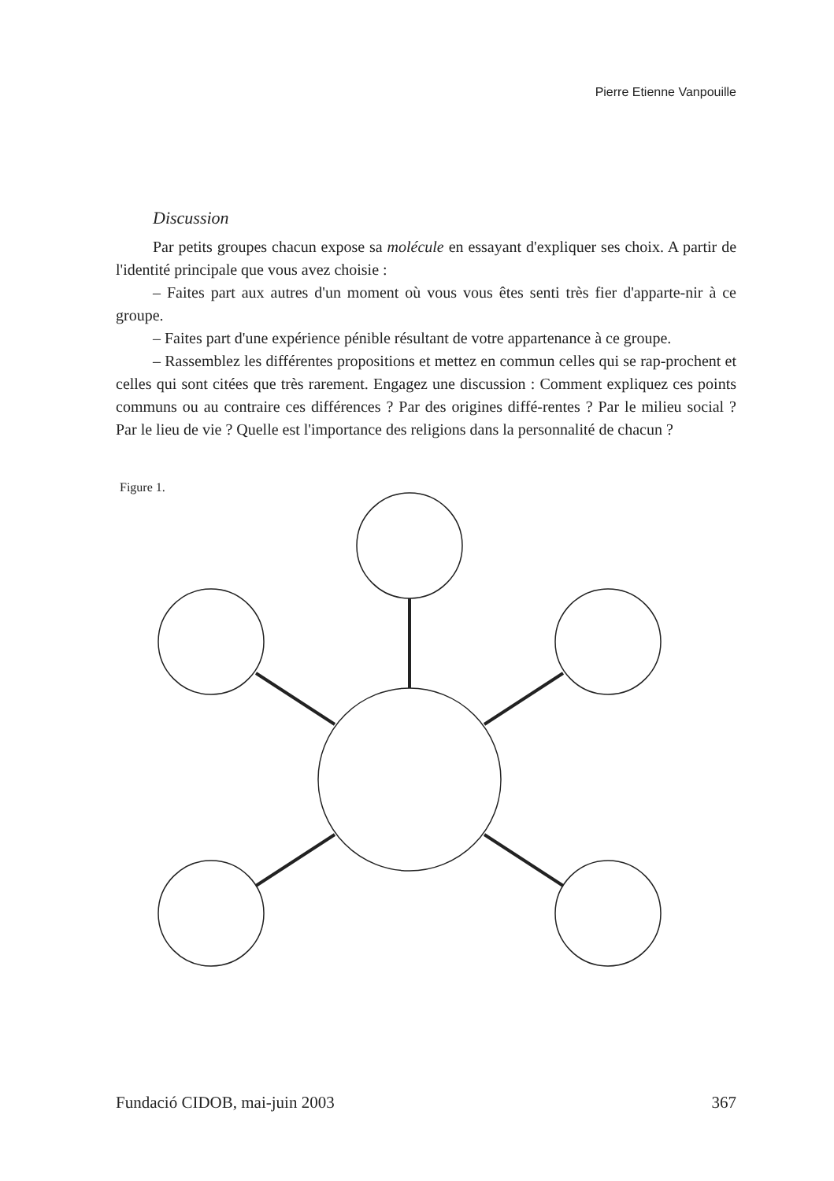Pierre Etienne Vanpouille
Discussion
Par petits groupes chacun expose sa molécule en essayant d'expliquer ses choix. A partir de l'identité principale que vous avez choisie :
– Faites part aux autres d'un moment où vous vous êtes senti très fier d'apparte-nir à ce groupe.
– Faites part d'une expérience pénible résultant de votre appartenance à ce groupe.
– Rassemblez les différentes propositions et mettez en commun celles qui se rap-prochent et celles qui sont citées que très rarement. Engagez une discussion : Comment expliquez ces points communs ou au contraire ces différences ? Par des origines diffé-rentes ? Par le milieu social ? Par le lieu de vie ? Quelle est l'importance des religions dans la personnalité de chacun ?
Figure 1.
Fundació CIDOB, mai-juin 2003 367